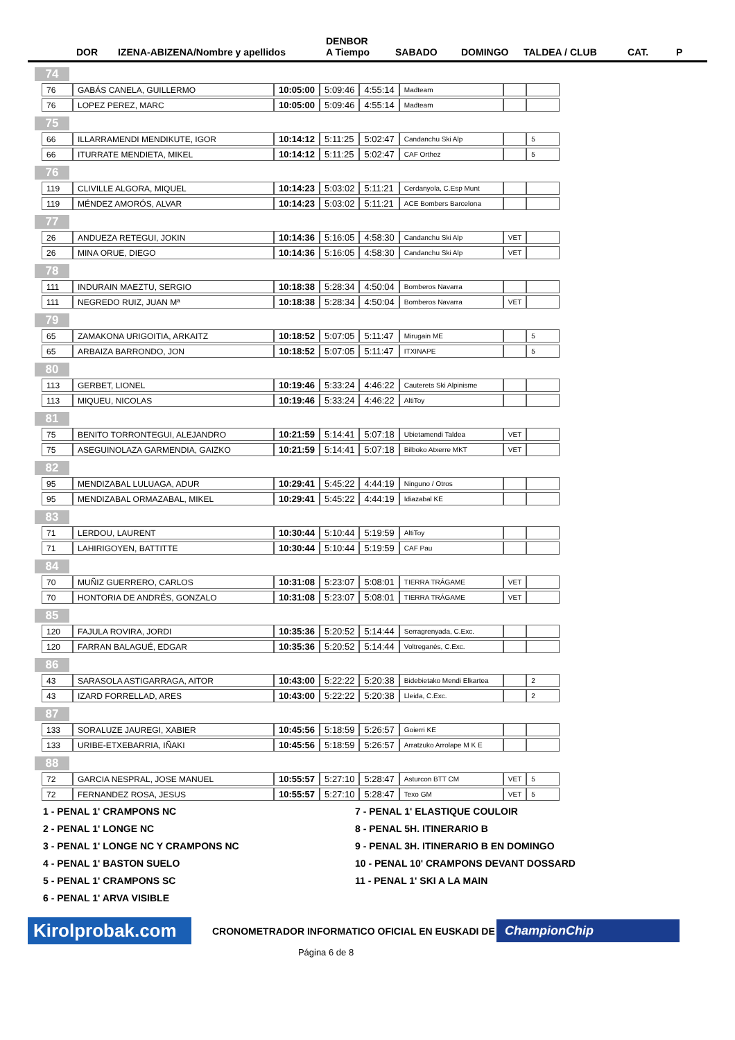DOR IZENA-ABIZENA/Nombre y apellidos DENBOR
A Tiempo SABADO DOMINGO TALDEA / CLUB CAT. P
| 74 | | | | | | | |
| 76 | GABÁS CANELA, GUILLERMO | 10:05:00 | 5:09:46 | 4:55:14 | Madteam | | |
| 76 | LOPEZ PEREZ, MARC | 10:05:00 | 5:09:46 | 4:55:14 | Madteam | | |
| 75 | | | | | | | |
| 66 | ILLARRAMENDI MENDIKUTE, IGOR | 10:14:12 | 5:11:25 | 5:02:47 | Candanchu Ski Alp | | 5 |
| 66 | ITURRATE MENDIETA, MIKEL | 10:14:12 | 5:11:25 | 5:02:47 | CAF Orthez | | 5 |
| 76 | | | | | | | |
| 119 | CLIVILLE ALGORA, MIQUEL | 10:14:23 | 5:03:02 | 5:11:21 | Cerdanyola, C.Esp Munt | | |
| 119 | MÉNDEZ AMORÓS, ALVAR | 10:14:23 | 5:03:02 | 5:11:21 | ACE Bombers Barcelona | | |
| 77 | | | | | | | |
| 26 | ANDUEZA RETEGUI, JOKIN | 10:14:36 | 5:16:05 | 4:58:30 | Candanchu Ski Alp | VET | |
| 26 | MINA ORUE, DIEGO | 10:14:36 | 5:16:05 | 4:58:30 | Candanchu Ski Alp | VET | |
| 78 | | | | | | | |
| 111 | INDURAIN MAEZTU, SERGIO | 10:18:38 | 5:28:34 | 4:50:04 | Bomberos Navarra | | |
| 111 | NEGREDO RUIZ, JUAN Mª | 10:18:38 | 5:28:34 | 4:50:04 | Bomberos Navarra | VET | |
| 79 | | | | | | | |
| 65 | ZAMAKONA URIGOITIA, ARKAITZ | 10:18:52 | 5:07:05 | 5:11:47 | Mirugain ME | | 5 |
| 65 | ARBAIZA BARRONDO, JON | 10:18:52 | 5:07:05 | 5:11:47 | ITXINAPE | | 5 |
| 80 | | | | | | | |
| 113 | GERBET, LIONEL | 10:19:46 | 5:33:24 | 4:46:22 | Cauterets Ski Alpinisme | | |
| 113 | MIQUEU, NICOLAS | 10:19:46 | 5:33:24 | 4:46:22 | AltiToy | | |
| 81 | | | | | | | |
| 75 | BENITO TORRONTEGUI, ALEJANDRO | 10:21:59 | 5:14:41 | 5:07:18 | Ubietamendi Taldea | VET | |
| 75 | ASEGUINOLAZA GARMENDIA, GAIZKO | 10:21:59 | 5:14:41 | 5:07:18 | Bilboko Atxerre MKT | VET | |
| 82 | | | | | | | |
| 95 | MENDIZABAL LULUAGA, ADUR | 10:29:41 | 5:45:22 | 4:44:19 | Ninguno / Otros | | |
| 95 | MENDIZABAL ORMAZABAL, MIKEL | 10:29:41 | 5:45:22 | 4:44:19 | Idiazabal KE | | |
| 83 | | | | | | | |
| 71 | LERDOU, LAURENT | 10:30:44 | 5:10:44 | 5:19:59 | AltiToy | | |
| 71 | LAHIRIGOYEN, BATTITTE | 10:30:44 | 5:10:44 | 5:19:59 | CAF Pau | | |
| 84 | | | | | | | |
| 70 | MUÑIZ GUERRERO, CARLOS | 10:31:08 | 5:23:07 | 5:08:01 | TIERRA TRÁGAME | VET | |
| 70 | HONTORIA DE ANDRÉS, GONZALO | 10:31:08 | 5:23:07 | 5:08:01 | TIERRA TRÁGAME | VET | |
| 85 | | | | | | | |
| 120 | FAJULA ROVIRA, JORDI | 10:35:36 | 5:20:52 | 5:14:44 | Serragrenyada, C.Exc. | | |
| 120 | FARRAN BALAGUÉ, EDGAR | 10:35:36 | 5:20:52 | 5:14:44 | Voltreganès, C.Exc. | | |
| 86 | | | | | | | |
| 43 | SARASOLA ASTIGARRAGA, AITOR | 10:43:00 | 5:22:22 | 5:20:38 | Bidebietako Mendi Elkartea | | 2 |
| 43 | IZARD FORRELLAD, ARES | 10:43:00 | 5:22:22 | 5:20:38 | Lleida, C.Exc. | | 2 |
| 87 | | | | | | | |
| 133 | SORALUZE JAUREGI, XABIER | 10:45:56 | 5:18:59 | 5:26:57 | Goierri KE | | |
| 133 | URIBE-ETXEBARRIA, IÑAKI | 10:45:56 | 5:18:59 | 5:26:57 | Arratzuko Arrolape M K E | | |
| 88 | | | | | | | |
| 72 | GARCIA NESPRAL, JOSE MANUEL | 10:55:57 | 5:27:10 | 5:28:47 | Asturcon BTT CM | VET | 5 |
| 72 | FERNANDEZ ROSA, JESUS | 10:55:57 | 5:27:10 | 5:28:47 | Texo GM | VET | 5 |
1 - PENAL 1' CRAMPONS NC
2 - PENAL 1' LONGE NC
3 - PENAL 1' LONGE NC Y CRAMPONS NC
4 - PENAL 1' BASTON SUELO
5 - PENAL 1' CRAMPONS SC
6 - PENAL 1' ARVA VISIBLE
7 - PENAL 1' ELASTIQUE COULOIR
8 - PENAL 5H. ITINERARIO B
9 - PENAL 3H. ITINERARIO B EN DOMINGO
10 - PENAL 10' CRAMPONS DEVANT DOSSARD
11 - PENAL 1' SKI A LA MAIN
Kirolprobak.com
CRONOMETRADOR INFORMATICO OFICIAL EN EUSKADI DE
ChampionChip
Página 6 de 8